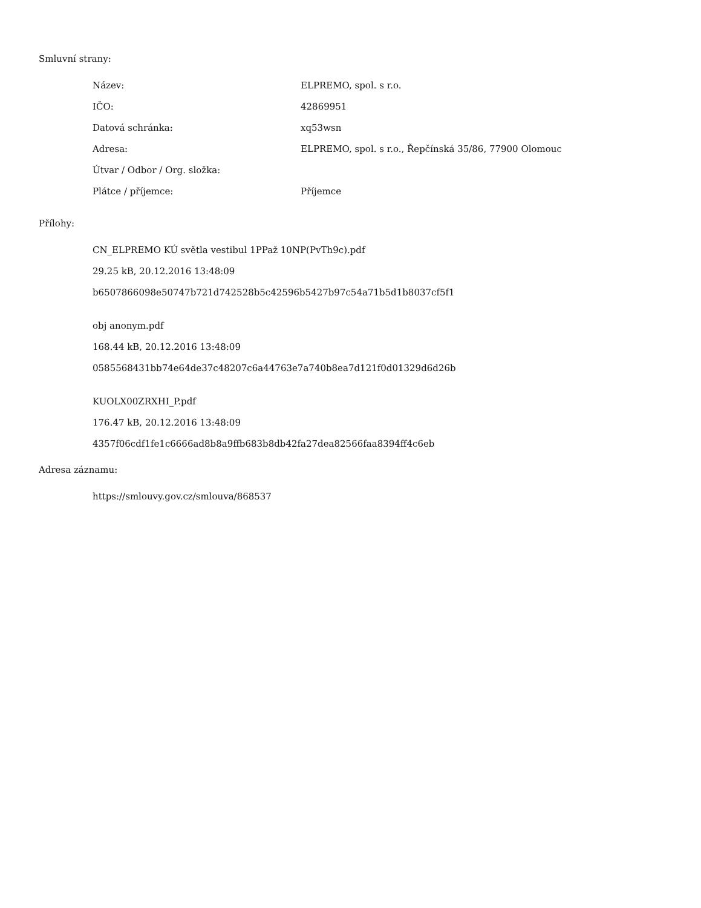Smluvní strany:
| Název: | ELPREMO, spol. s r.o. |
| IČO: | 42869951 |
| Datová schránka: | xq53wsn |
| Adresa: | ELPREMO, spol. s r.o., Řepčínská 35/86, 77900 Olomouc |
| Útvar / Odbor / Org. složka: | |
| Plátce / příjemce: | Příjemce |
Přílohy:
CN_ELPREMO KÚ světla vestibul 1PPaž 10NP(PvTh9c).pdf
29.25 kB, 20.12.2016 13:48:09
b6507866098e50747b721d742528b5c42596b5427b97c54a71b5d1b8037cf5f1
obj anonym.pdf
168.44 kB, 20.12.2016 13:48:09
0585568431bb74e64de37c48207c6a44763e7a740b8ea7d121f0d01329d6d26b
KUOLX00ZRXHI_P.pdf
176.47 kB, 20.12.2016 13:48:09
4357f06cdf1fe1c6666ad8b8a9ffb683b8db42fa27dea82566faa8394ff4c6eb
Adresa záznamu:
https://smlouvy.gov.cz/smlouva/868537